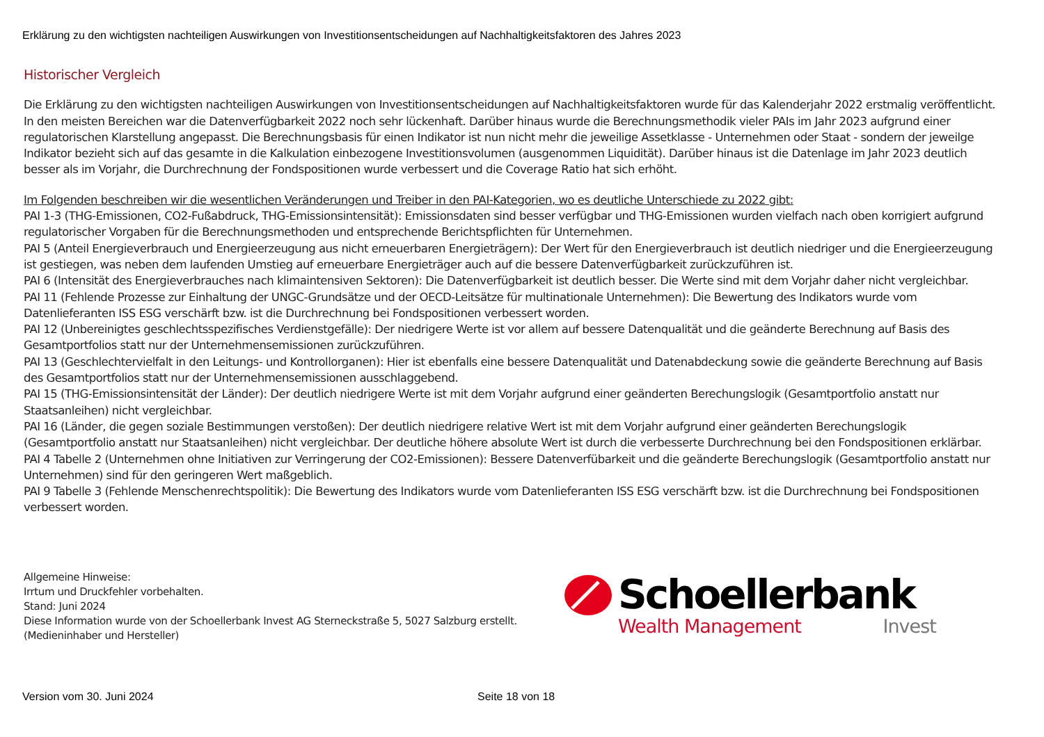Erklärung zu den wichtigsten nachteiligen Auswirkungen von Investitionsentscheidungen auf Nachhaltigkeitsfaktoren des Jahres 2023
Historischer Vergleich
Die Erklärung zu den wichtigsten nachteiligen Auswirkungen von Investitionsentscheidungen auf Nachhaltigkeitsfaktoren wurde für das Kalenderjahr 2022 erstmalig veröffentlicht. In den meisten Bereichen war die Datenverfügbarkeit 2022 noch sehr lückenhaft. Darüber hinaus wurde die Berechnungsmethodik vieler PAIs im Jahr 2023 aufgrund einer regulatorischen Klarstellung angepasst. Die Berechnungsbasis für einen Indikator ist nun nicht mehr die jeweilige Assetklasse - Unternehmen oder Staat - sondern der jeweilge Indikator bezieht sich auf das gesamte in die Kalkulation einbezogene Investitionsvolumen (ausgenommen Liquidität). Darüber hinaus ist die Datenlage im Jahr 2023 deutlich besser als im Vorjahr, die Durchrechnung der Fondspositionen wurde verbessert und die Coverage Ratio hat sich erhöht.
Im Folgenden beschreiben wir die wesentlichen Veränderungen und Treiber in den PAI-Kategorien, wo es deutliche Unterschiede zu 2022 gibt:
PAI 1-3 (THG-Emissionen, CO2-Fußabdruck, THG-Emissionsintensität): Emissionsdaten sind besser verfügbar und THG-Emissionen wurden vielfach nach oben korrigiert aufgrund regulatorischer Vorgaben für die Berechnungsmethoden und entsprechende Berichtspflichten für Unternehmen.
PAI 5 (Anteil Energieverbrauch und Energieerzeugung aus nicht erneuerbaren Energieträgern): Der Wert für den Energieverbrauch ist deutlich niedriger und die Energieerzeugung ist gestiegen, was neben dem laufenden Umstieg auf erneuerbare Energieträger auch auf die bessere Datenverfügbarkeit zurückzuführen ist.
PAI 6 (Intensität des Energieverbrauches nach klimaintensiven Sektoren): Die Datenverfügbarkeit ist deutlich besser. Die Werte sind mit dem Vorjahr daher nicht vergleichbar.
PAI 11 (Fehlende Prozesse zur Einhaltung der UNGC-Grundsätze und der OECD-Leitsätze für multinationale Unternehmen): Die Bewertung des Indikators wurde vom Datenlieferanten ISS ESG verschärft bzw. ist die Durchrechnung bei Fondspositionen verbessert worden.
PAI 12 (Unbereinigtes geschlechtsspezifisches Verdienstgefälle): Der niedrigere Werte ist vor allem auf bessere Datenqualität und die geänderte Berechnung auf Basis des Gesamtportfolios statt nur der Unternehmensemissionen zurückzuführen.
PAI 13 (Geschlechtervielfalt in den Leitungs- und Kontrollorganen): Hier ist ebenfalls eine bessere Datenqualität und Datenabdeckung sowie die geänderte Berechnung auf Basis des Gesamtportfolios statt nur der Unternehmensemissionen ausschlaggebend.
PAI 15 (THG-Emissionsintensität der Länder): Der deutlich niedrigere Werte ist mit dem Vorjahr aufgrund einer geänderten Berechungslogik (Gesamtportfolio anstatt nur Staatsanleihen) nicht vergleichbar.
PAI 16 (Länder, die gegen soziale Bestimmungen verstoßen): Der deutlich niedrigere relative Wert ist mit dem Vorjahr aufgrund einer geänderten Berechungslogik (Gesamtportfolio anstatt nur Staatsanleihen) nicht vergleichbar. Der deutliche höhere absolute Wert ist durch die verbesserte Durchrechnung bei den Fondspositionen erklärbar.
PAI 4 Tabelle 2 (Unternehmen ohne Initiativen zur Verringerung der CO2-Emissionen): Bessere Datenverfübarkeit und die geänderte Berechungslogik (Gesamtportfolio anstatt nur Unternehmen) sind für den geringeren Wert maßgeblich.
PAI 9 Tabelle 3 (Fehlende Menschenrechtspolitik): Die Bewertung des Indikators wurde vom Datenlieferanten ISS ESG verschärft bzw. ist die Durchrechnung bei Fondspositionen verbessert worden.
Allgemeine Hinweise:
Irrtum und Druckfehler vorbehalten.
Stand: Juni 2024
Diese Information wurde von der Schoellerbank Invest AG Sterneckstraße 5, 5027 Salzburg erstellt.
(Medieninhaber und Hersteller)
Schoellerbank
Wealth Management Invest
Version vom 30. Juni 2024 Seite 18 von 18